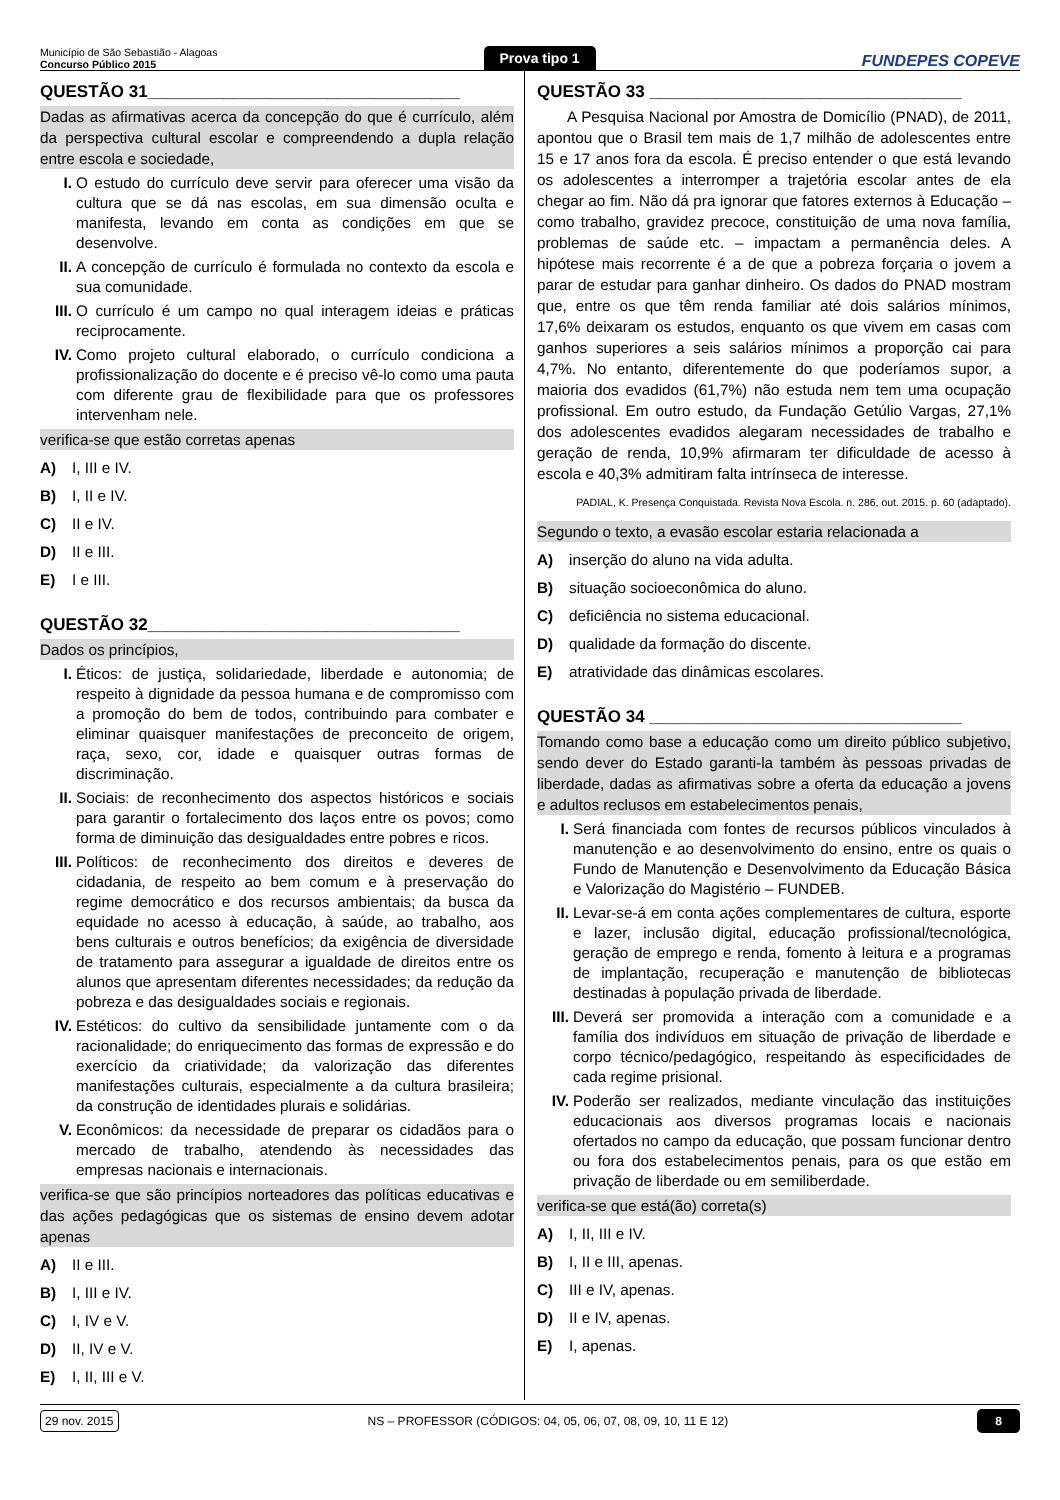Município de São Sebastião - Alagoas
Concurso Público 2015
Prova tipo 1
FUNDEPES COPEVE
QUESTÃO 31_________________________________
Dadas as afirmativas acerca da concepção do que é currículo, além da perspectiva cultural escolar e compreendendo a dupla relação entre escola e sociedade,
I. O estudo do currículo deve servir para oferecer uma visão da cultura que se dá nas escolas, em sua dimensão oculta e manifesta, levando em conta as condições em que se desenvolve.
II. A concepção de currículo é formulada no contexto da escola e sua comunidade.
III. O currículo é um campo no qual interagem ideias e práticas reciprocamente.
IV. Como projeto cultural elaborado, o currículo condiciona a profissionalização do docente e é preciso vê-lo como uma pauta com diferente grau de flexibilidade para que os professores intervenham nele.
verifica-se que estão corretas apenas
A) I, III e IV.
B) I, II e IV.
C) II e IV.
D) II e III.
E) I e III.
QUESTÃO 32_________________________________
Dados os princípios,
I. Éticos: de justiça, solidariedade, liberdade e autonomia; de respeito à dignidade da pessoa humana e de compromisso com a promoção do bem de todos, contribuindo para combater e eliminar quaisquer manifestações de preconceito de origem, raça, sexo, cor, idade e quaisquer outras formas de discriminação.
II. Sociais: de reconhecimento dos aspectos históricos e sociais para garantir o fortalecimento dos laços entre os povos; como forma de diminuição das desigualdades entre pobres e ricos.
III. Políticos: de reconhecimento dos direitos e deveres de cidadania, de respeito ao bem comum e à preservação do regime democrático e dos recursos ambientais; da busca da equidade no acesso à educação, à saúde, ao trabalho, aos bens culturais e outros benefícios; da exigência de diversidade de tratamento para assegurar a igualdade de direitos entre os alunos que apresentam diferentes necessidades; da redução da pobreza e das desigualdades sociais e regionais.
IV. Estéticos: do cultivo da sensibilidade juntamente com o da racionalidade; do enriquecimento das formas de expressão e do exercício da criatividade; da valorização das diferentes manifestações culturais, especialmente a da cultura brasileira; da construção de identidades plurais e solidárias.
V. Econômicos: da necessidade de preparar os cidadãos para o mercado de trabalho, atendendo às necessidades das empresas nacionais e internacionais.
verifica-se que são princípios norteadores das políticas educativas e das ações pedagógicas que os sistemas de ensino devem adotar apenas
A) II e III.
B) I, III e IV.
C) I, IV e V.
D) II, IV e V.
E) I, II, III e V.
QUESTÃO 33 _________________________________
A Pesquisa Nacional por Amostra de Domicílio (PNAD), de 2011, apontou que o Brasil tem mais de 1,7 milhão de adolescentes entre 15 e 17 anos fora da escola. É preciso entender o que está levando os adolescentes a interromper a trajetória escolar antes de ela chegar ao fim. Não dá pra ignorar que fatores externos à Educação – como trabalho, gravidez precoce, constituição de uma nova família, problemas de saúde etc. – impactam a permanência deles. A hipótese mais recorrente é a de que a pobreza forçaria o jovem a parar de estudar para ganhar dinheiro. Os dados do PNAD mostram que, entre os que têm renda familiar até dois salários mínimos, 17,6% deixaram os estudos, enquanto os que vivem em casas com ganhos superiores a seis salários mínimos a proporção cai para 4,7%. No entanto, diferentemente do que poderíamos supor, a maioria dos evadidos (61,7%) não estuda nem tem uma ocupação profissional. Em outro estudo, da Fundação Getúlio Vargas, 27,1% dos adolescentes evadidos alegaram necessidades de trabalho e geração de renda, 10,9% afirmaram ter dificuldade de acesso à escola e 40,3% admitiram falta intrínseca de interesse.
PADIAL, K. Presença Conquistada. Revista Nova Escola. n. 286, out. 2015. p. 60 (adaptado).
Segundo o texto, a evasão escolar estaria relacionada a
A) inserção do aluno na vida adulta.
B) situação socioeconômica do aluno.
C) deficiência no sistema educacional.
D) qualidade da formação do discente.
E) atratividade das dinâmicas escolares.
QUESTÃO 34 _________________________________
Tomando como base a educação como um direito público subjetivo, sendo dever do Estado garanti-la também às pessoas privadas de liberdade, dadas as afirmativas sobre a oferta da educação a jovens e adultos reclusos em estabelecimentos penais,
I. Será financiada com fontes de recursos públicos vinculados à manutenção e ao desenvolvimento do ensino, entre os quais o Fundo de Manutenção e Desenvolvimento da Educação Básica e Valorização do Magistério – FUNDEB.
II. Levar-se-á em conta ações complementares de cultura, esporte e lazer, inclusão digital, educação profissional/tecnológica, geração de emprego e renda, fomento à leitura e a programas de implantação, recuperação e manutenção de bibliotecas destinadas à população privada de liberdade.
III. Deverá ser promovida a interação com a comunidade e a família dos indivíduos em situação de privação de liberdade e corpo técnico/pedagógico, respeitando às especificidades de cada regime prisional.
IV. Poderão ser realizados, mediante vinculação das instituições educacionais aos diversos programas locais e nacionais ofertados no campo da educação, que possam funcionar dentro ou fora dos estabelecimentos penais, para os que estão em privação de liberdade ou em semiliberdade.
verifica-se que está(ão) correta(s)
A) I, II, III e IV.
B) I, II e III, apenas.
C) III e IV, apenas.
D) II e IV, apenas.
E) I, apenas.
29 nov. 2015 NS – PROFESSOR (CÓDIGOS: 04, 05, 06, 07, 08, 09, 10, 11 E 12) 8